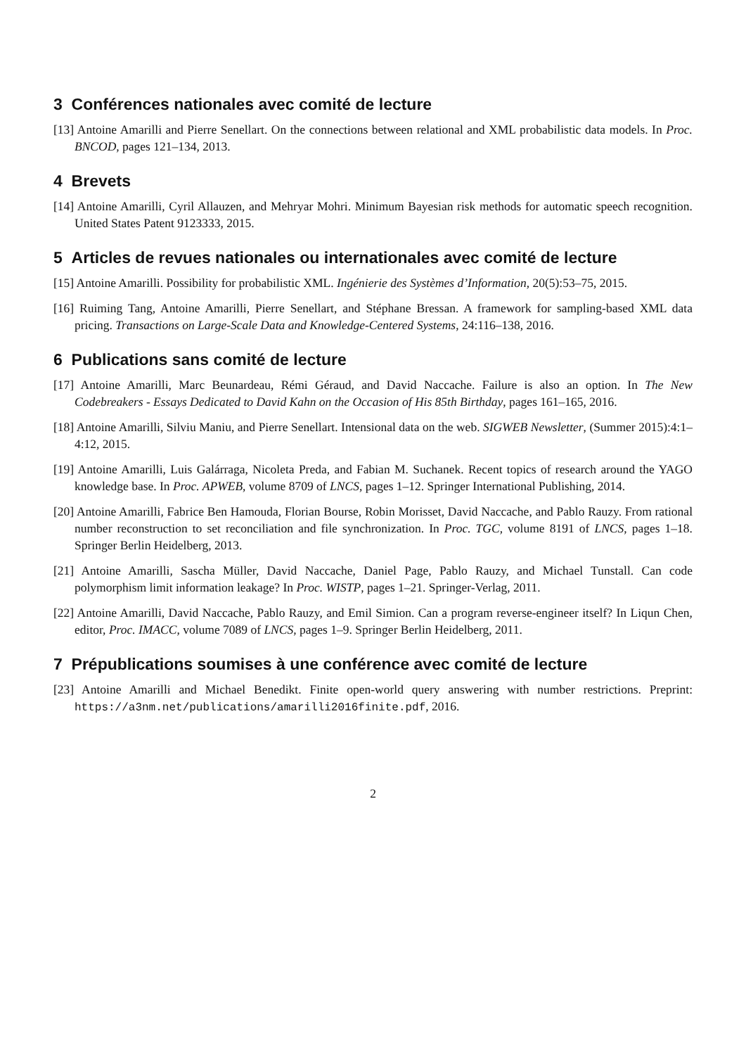3 Conférences nationales avec comité de lecture
[13] Antoine Amarilli and Pierre Senellart. On the connections between relational and XML probabilistic data models. In Proc. BNCOD, pages 121–134, 2013.
4 Brevets
[14] Antoine Amarilli, Cyril Allauzen, and Mehryar Mohri. Minimum Bayesian risk methods for automatic speech recognition. United States Patent 9123333, 2015.
5 Articles de revues nationales ou internationales avec comité de lecture
[15] Antoine Amarilli. Possibility for probabilistic XML. Ingénierie des Systèmes d’Information, 20(5):53–75, 2015.
[16] Ruiming Tang, Antoine Amarilli, Pierre Senellart, and Stéphane Bressan. A framework for sampling-based XML data pricing. Transactions on Large-Scale Data and Knowledge-Centered Systems, 24:116–138, 2016.
6 Publications sans comité de lecture
[17] Antoine Amarilli, Marc Beunardeau, Rémi Géraud, and David Naccache. Failure is also an option. In The New Codebreakers - Essays Dedicated to David Kahn on the Occasion of His 85th Birthday, pages 161–165, 2016.
[18] Antoine Amarilli, Silviu Maniu, and Pierre Senellart. Intensional data on the web. SIGWEB Newsletter, (Summer 2015):4:1–4:12, 2015.
[19] Antoine Amarilli, Luis Galárraga, Nicoleta Preda, and Fabian M. Suchanek. Recent topics of research around the YAGO knowledge base. In Proc. APWEB, volume 8709 of LNCS, pages 1–12. Springer International Publishing, 2014.
[20] Antoine Amarilli, Fabrice Ben Hamouda, Florian Bourse, Robin Morisset, David Naccache, and Pablo Rauzy. From rational number reconstruction to set reconciliation and file synchronization. In Proc. TGC, volume 8191 of LNCS, pages 1–18. Springer Berlin Heidelberg, 2013.
[21] Antoine Amarilli, Sascha Müller, David Naccache, Daniel Page, Pablo Rauzy, and Michael Tunstall. Can code polymorphism limit information leakage? In Proc. WISTP, pages 1–21. Springer-Verlag, 2011.
[22] Antoine Amarilli, David Naccache, Pablo Rauzy, and Emil Simion. Can a program reverse-engineer itself? In Liqun Chen, editor, Proc. IMACC, volume 7089 of LNCS, pages 1–9. Springer Berlin Heidelberg, 2011.
7 Prépublications soumises à une conférence avec comité de lecture
[23] Antoine Amarilli and Michael Benedikt. Finite open-world query answering with number restrictions. Preprint: https://a3nm.net/publications/amarilli2016finite.pdf, 2016.
2